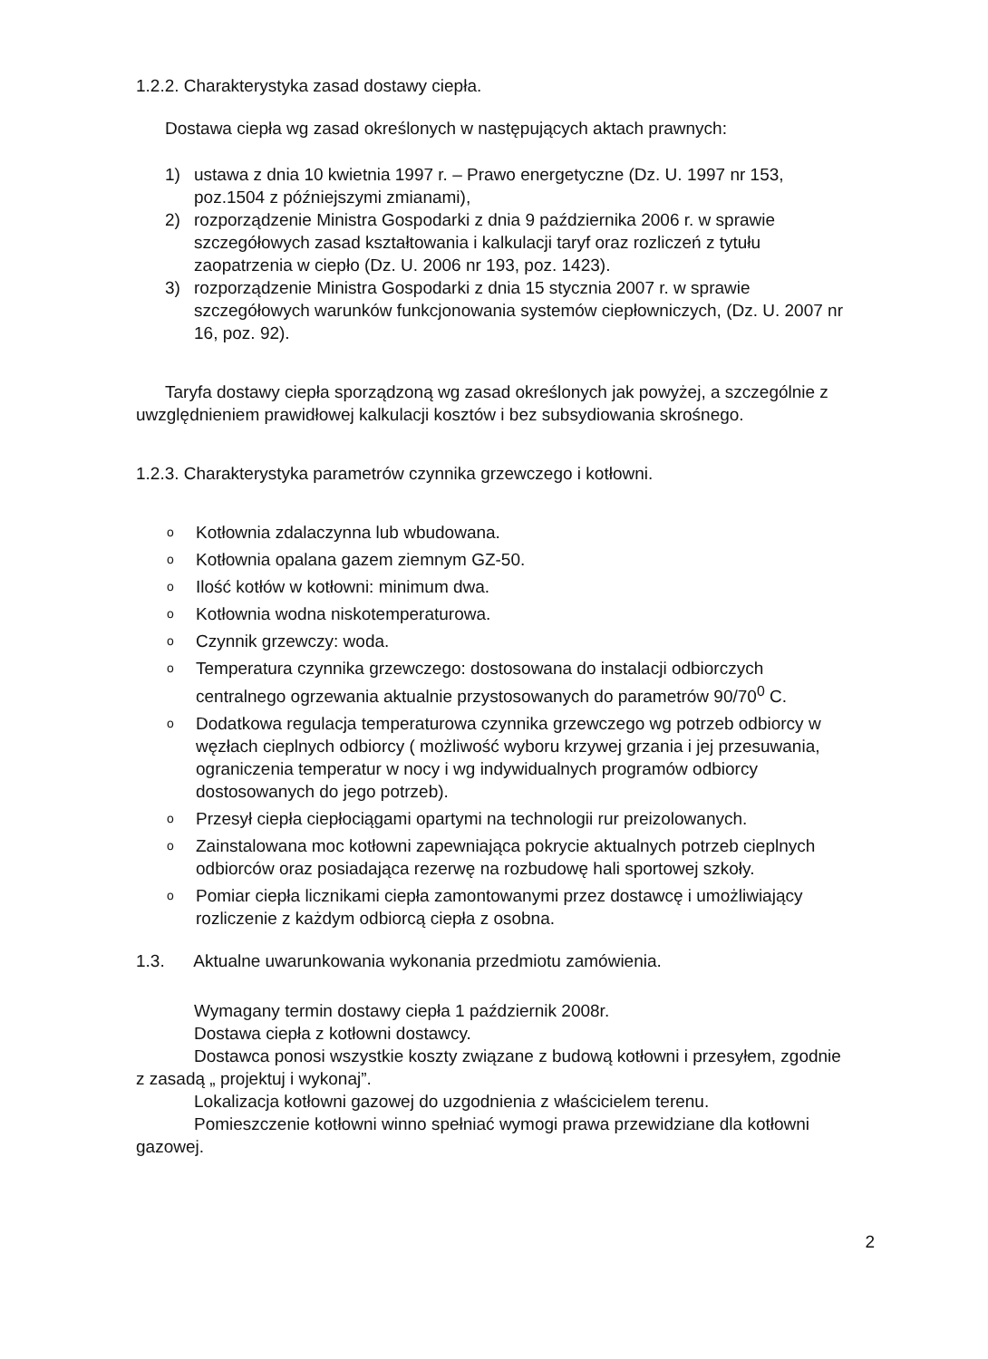1.2.2. Charakterystyka zasad dostawy ciepła.
Dostawa ciepła wg zasad określonych w następujących aktach prawnych:
1) ustawa z dnia 10 kwietnia 1997 r. – Prawo energetyczne (Dz. U. 1997 nr 153, poz.1504 z późniejszymi zmianami),
2) rozporządzenie Ministra Gospodarki z dnia 9 października 2006 r. w sprawie szczegółowych zasad kształtowania i kalkulacji taryf oraz rozliczeń z tytułu zaopatrzenia w ciepło (Dz. U. 2006 nr 193, poz. 1423).
3) rozporządzenie Ministra Gospodarki z dnia 15 stycznia 2007 r. w sprawie szczegółowych warunków funkcjonowania systemów ciepłowniczych, (Dz. U. 2007 nr 16, poz. 92).
Taryfa dostawy ciepła sporządzoną wg zasad określonych jak powyżej, a szczególnie z uwzględnieniem prawidłowej kalkulacji kosztów i bez subsydiowania skrośnego.
1.2.3. Charakterystyka parametrów czynnika grzewczego i kotłowni.
o Kotłownia zdalaczynna lub wbudowana.
o Kotłownia opalana gazem ziemnym GZ-50.
o Ilość kotłów w kotłowni: minimum dwa.
o Kotłownia wodna niskotemperaturowa.
o Czynnik grzewczy: woda.
o Temperatura czynnika grzewczego: dostosowana do instalacji odbiorczych centralnego ogrzewania aktualnie przystosowanych do parametrów 90/70<sup>0</sup> C.
o Dodatkowa regulacja temperaturowa czynnika grzewczego wg potrzeb odbiorcy w węzłach cieplnych odbiorcy ( możliwość wyboru krzywej grzania i jej przesuwania, ograniczenia temperatur w nocy i wg indywidualnych programów odbiorcy dostosowanych do jego potrzeb).
o Przesył ciepła ciepłociągami opartymi na technologii rur preizolowanych.
o Zainstalowana moc kotłowni zapewniająca pokrycie aktualnych potrzeb cieplnych odbiorców oraz posiadająca rezerwę na rozbudowę hali sportowej szkoły.
o Pomiar ciepła licznikami ciepła zamontowanymi przez dostawcę i umożliwiający rozliczenie z każdym odbiorcą ciepła z osobna.
1.3. Aktualne uwarunkowania wykonania przedmiotu zamówienia.
Wymagany termin dostawy ciepła 1 październik 2008r.
Dostawa ciepła z kotłowni dostawcy.
Dostawca ponosi wszystkie koszty związane z budową kotłowni i przesyłem, zgodnie z zasadą „ projektuj i wykonaj”.
Lokalizacja kotłowni gazowej do uzgodnienia z właścicielem terenu.
Pomieszczenie kotłowni winno spełniać wymogi prawa przewidziane dla kotłowni gazowej.
2